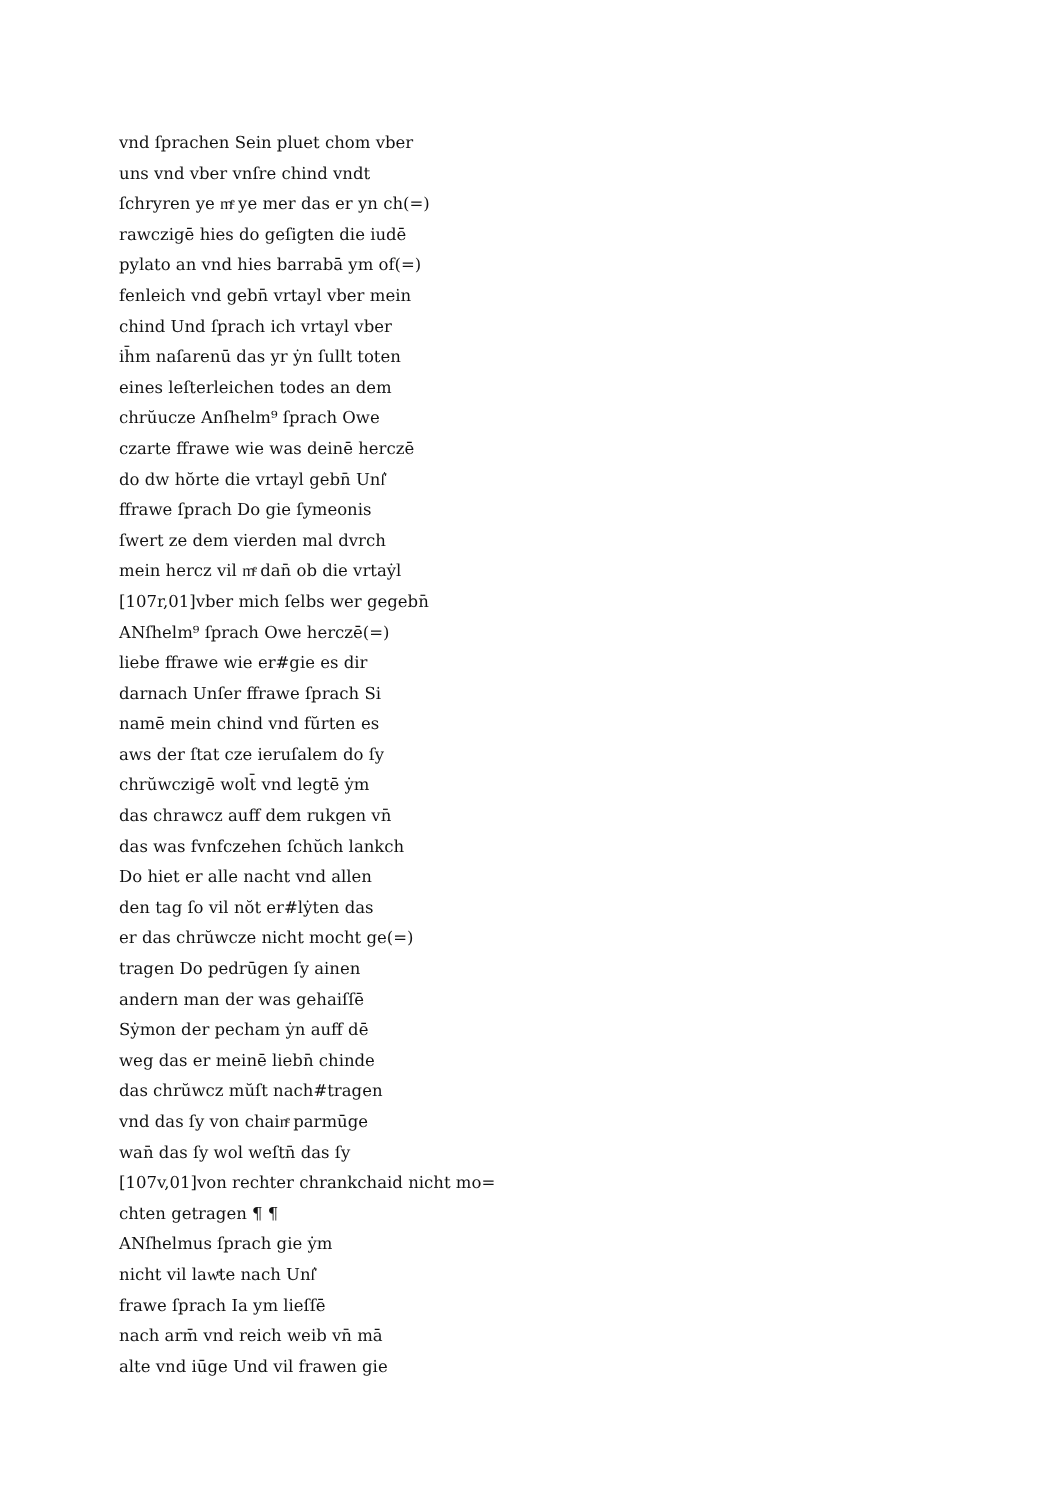vnd ſprachen Sein pluet chom vber
uns vnd vber vnſre chind vndt
ſchryren ye mͤ ye mer das er yn ch(=)
rawczigē hies do geſigten die iudē
pylato an vnd hies barrabā ym of(=)
fenleich vnd gebn̄ vrtayl vber mein
chind Und ſprach ich vrtayl vber
ih̄m naſarenū das yr ẏn ſullt toten
eines leſterleichen todes an dem
chrŭucze Anſhelm⁹ ſprach Owe
czarte ffrawe wie was deinē herczē
do dw hŏrte die vrtayl gebn̄ Unſ͛
ffrawe ſprach Do gie ſymeonis
ſwert ze dem vierden mal dvrch
mein hercz vil mͤ dan̄ ob die vrtaẏl
[107r,01]vber mich ſelbs wer gegebn̄
ANſhelm⁹ ſprach Owe herczē(=)
liebe ffrawe wie er#gie es dir
darnach Unſer ffrawe ſprach Si
namē mein chind vnd fŭrten es
aws der ſtat cze ieruſalem do ſy
chrŭwczigē wolt̄ vnd legtē ẏm
das chrawcz auff dem rukgen vn̄
das was fvnfczehen ſchŭch lankch
Do hiet er alle nacht vnd allen
den tag ſo vil nŏt er#lẏten das
er das chrŭwcze nicht mocht ge(=)
tragen Do pedrūgen ſy ainen
andern man der was gehaiſſē
Sẏmon der pecham ẏn auff dē
weg das er meinē liebn̄ chinde
das chrŭwcz mŭſt nach#tragen
vnd das ſy von chainͤ parmūge
wan̄ das ſy wol weſtn̄ das ſy
[107v,01]von rechter chrankchaid nicht mo=
chten getragen ¶ ¶
ANſhelmus ſprach gie ẏm
nicht vil lawͤte nach Unſ͛
frawe ſprach Ia ym lieſſē
nach arm̄ vnd reich weib vn̄ mā
alte vnd iūge Und vil frawen gie